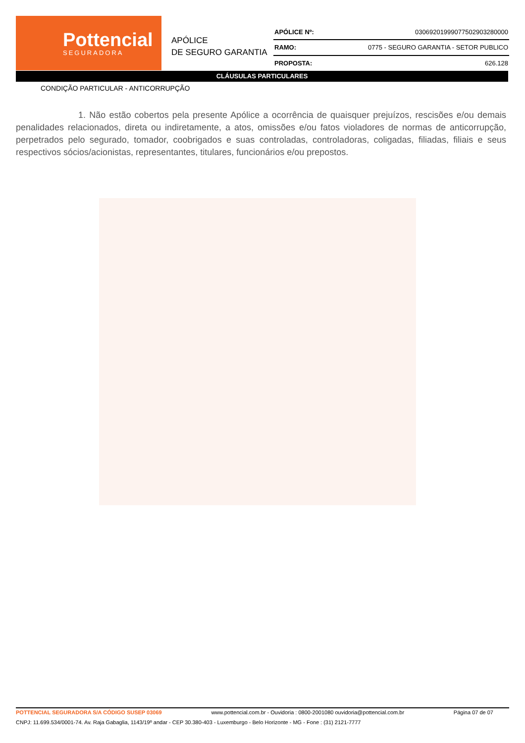Pottencial
SEGURADORA
APÓLICE
DE SEGURO GARANTIA
| APÓLICE Nº: | 03069201999077502903280000 |
| RAMO: | 0775 - SEGURO GARANTIA - SETOR PUBLICO |
| PROPOSTA: | 626.128 |
CLÁUSULAS PARTICULARES
CONDIÇÃO PARTICULAR - ANTICORRUPÇÃO
1. Não estão cobertos pela presente Apólice a ocorrência de quaisquer prejuízos, rescisões e/ou demais penalidades relacionados, direta ou indiretamente, a atos, omissões e/ou fatos violadores de normas de anticorrupção, perpetrados pelo segurado, tomador, coobrigados e suas controladas, controladoras, coligadas, filiadas, filiais e seus respectivos sócios/acionistas, representantes, titulares, funcionários e/ou prepostos.
POTTENCIAL SEGURADORA S/A CÓDIGO SUSEP 03069 www.pottencial.com.br - Ouvidoria : 0800-2001080 ouvidoria@pottencial.com.br Página 07 de 07
CNPJ: 11.699.534/0001-74. Av. Raja Gabaglia, 1143/19º andar - CEP 30.380-403 - Luxemburgo - Belo Horizonte - MG - Fone : (31) 2121-7777